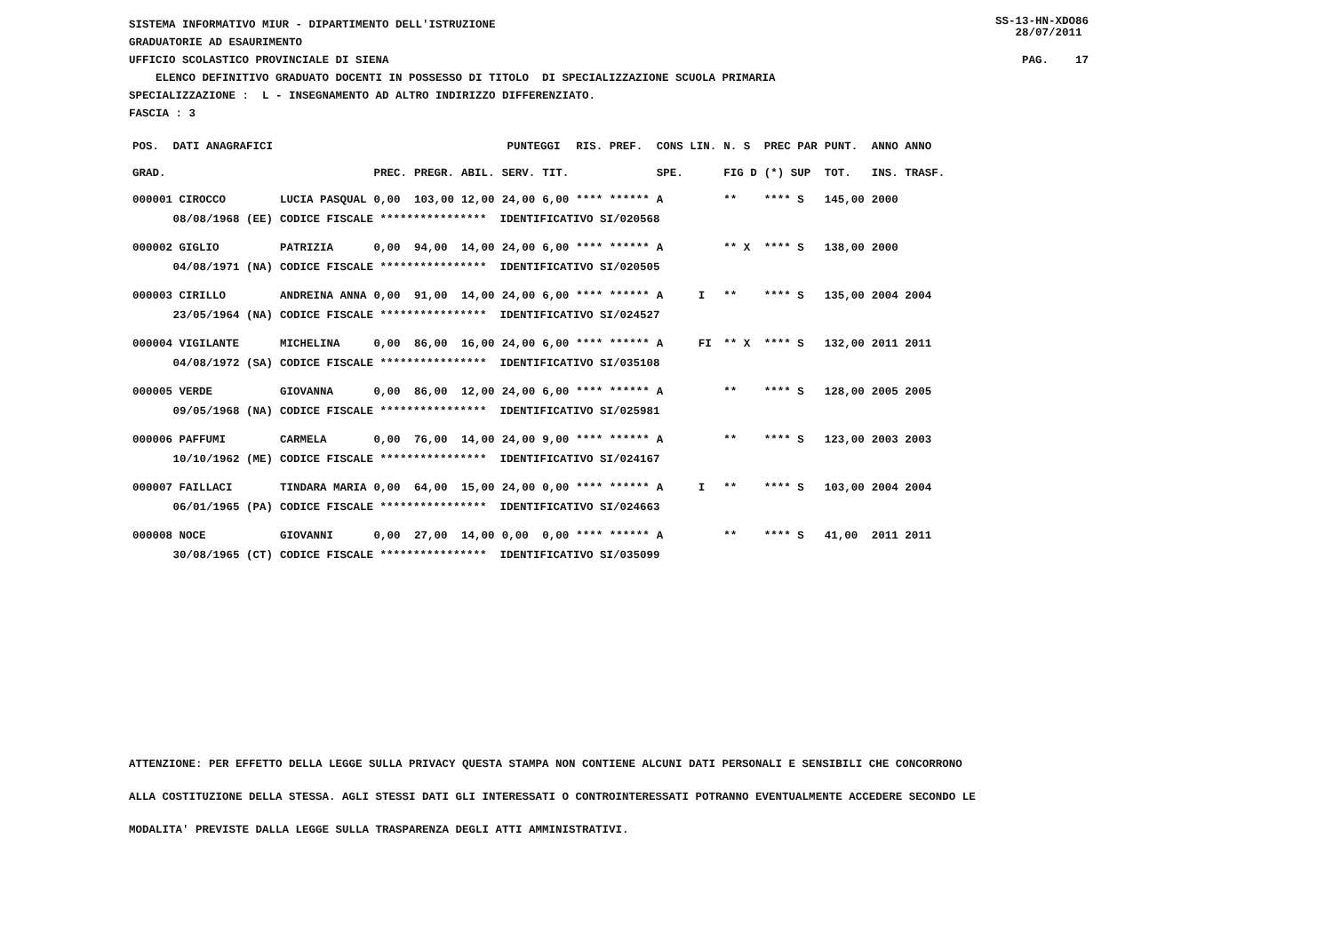SISTEMA INFORMATIVO MIUR - DIPARTIMENTO DELL'ISTRUZIONE GRADUATORIE AD ESAURIMENTO
SS-13-HN-XDO86 28/07/2011
UFFICIO SCOLASTICO PROVINCIALE DI SIENA
PAG. 17
ELENCO DEFINITIVO GRADUATO DOCENTI IN POSSESSO DI TITOLO DI SPECIALIZZAZIONE SCUOLA PRIMARIA
SPECIALIZZAZIONE : L - INSEGNAMENTO AD ALTRO INDIRIZZO DIFFERENZIATO.
FASCIA : 3
| POS. | DATI ANAGRAFICI | | PUNTEGGI | | | | | RIS. PREF. | CONS LIN. | | N. S | PREC PAR | PUNT. | ANNO ANNO |
| --- | --- | --- | --- | --- | --- | --- | --- | --- | --- | --- | --- | --- | --- | --- |
| GRAD. | | | PREC. | PREGR. | ABIL. | SERV. | TIT. | | SPE. | | FIG D | (*) SUP | TOT. | INS. TRASF. |
| 000001 CIROCCO | | LUCIA PASQUAL | 0,00 | 103,00 | 12,00 | 24,00 | 6,00 | **** ****** | A | | ** | **** S | 145,00 | 2000 |
| | 08/08/1968 (EE) | CODICE FISCALE **************** IDENTIFICATIVO SI/020568 | | | | | | | | | | | | |
| 000002 GIGLIO | | PATRIZIA | 0,00 | 94,00 | 14,00 | 24,00 | 6,00 | **** ****** | A | | ** X | **** S | 138,00 | 2000 |
| | 04/08/1971 (NA) | CODICE FISCALE **************** IDENTIFICATIVO SI/020505 | | | | | | | | | | | | |
| 000003 CIRILLO | | ANDREINA ANNA | 0,00 | 91,00 | 14,00 | 24,00 | 6,00 | **** ****** | A | I | ** | **** S | 135,00 | 2004 2004 |
| | 23/05/1964 (NA) | CODICE FISCALE **************** IDENTIFICATIVO SI/024527 | | | | | | | | | | | | |
| 000004 VIGILANTE | | MICHELINA | 0,00 | 86,00 | 16,00 | 24,00 | 6,00 | **** ****** | A | FI | ** X | **** S | 132,00 | 2011 2011 |
| | 04/08/1972 (SA) | CODICE FISCALE **************** IDENTIFICATIVO SI/035108 | | | | | | | | | | | | |
| 000005 VERDE | | GIOVANNA | 0,00 | 86,00 | 12,00 | 24,00 | 6,00 | **** ****** | A | | ** | **** S | 128,00 | 2005 2005 |
| | 09/05/1968 (NA) | CODICE FISCALE **************** IDENTIFICATIVO SI/025981 | | | | | | | | | | | | |
| 000006 PAFFUMI | | CARMELA | 0,00 | 76,00 | 14,00 | 24,00 | 9,00 | **** ****** | A | | ** | **** S | 123,00 | 2003 2003 |
| | 10/10/1962 (ME) | CODICE FISCALE **************** IDENTIFICATIVO SI/024167 | | | | | | | | | | | | |
| 000007 FAILLACI | | TINDARA MARIA | 0,00 | 64,00 | 15,00 | 24,00 | 0,00 | **** ****** | A | I | ** | **** S | 103,00 | 2004 2004 |
| | 06/01/1965 (PA) | CODICE FISCALE **************** IDENTIFICATIVO SI/024663 | | | | | | | | | | | | |
| 000008 NOCE | | GIOVANNI | 0,00 | 27,00 | 14,00 | 0,00 | 0,00 | **** ****** | A | | ** | **** S | 41,00 | 2011 2011 |
| | 30/08/1965 (CT) | CODICE FISCALE **************** IDENTIFICATIVO SI/035099 | | | | | | | | | | | | |
ATTENZIONE: PER EFFETTO DELLA LEGGE SULLA PRIVACY QUESTA STAMPA NON CONTIENE ALCUNI DATI PERSONALI E SENSIBILI CHE CONCORRONO
ALLA COSTITUZIONE DELLA STESSA. AGLI STESSI DATI GLI INTERESSATI O CONTROINTERESSATI POTRANNO EVENTUALMENTE ACCEDERE SECONDO LE
MODALITA' PREVISTE DALLA LEGGE SULLA TRASPARENZA DEGLI ATTI AMMINISTRATIVI.